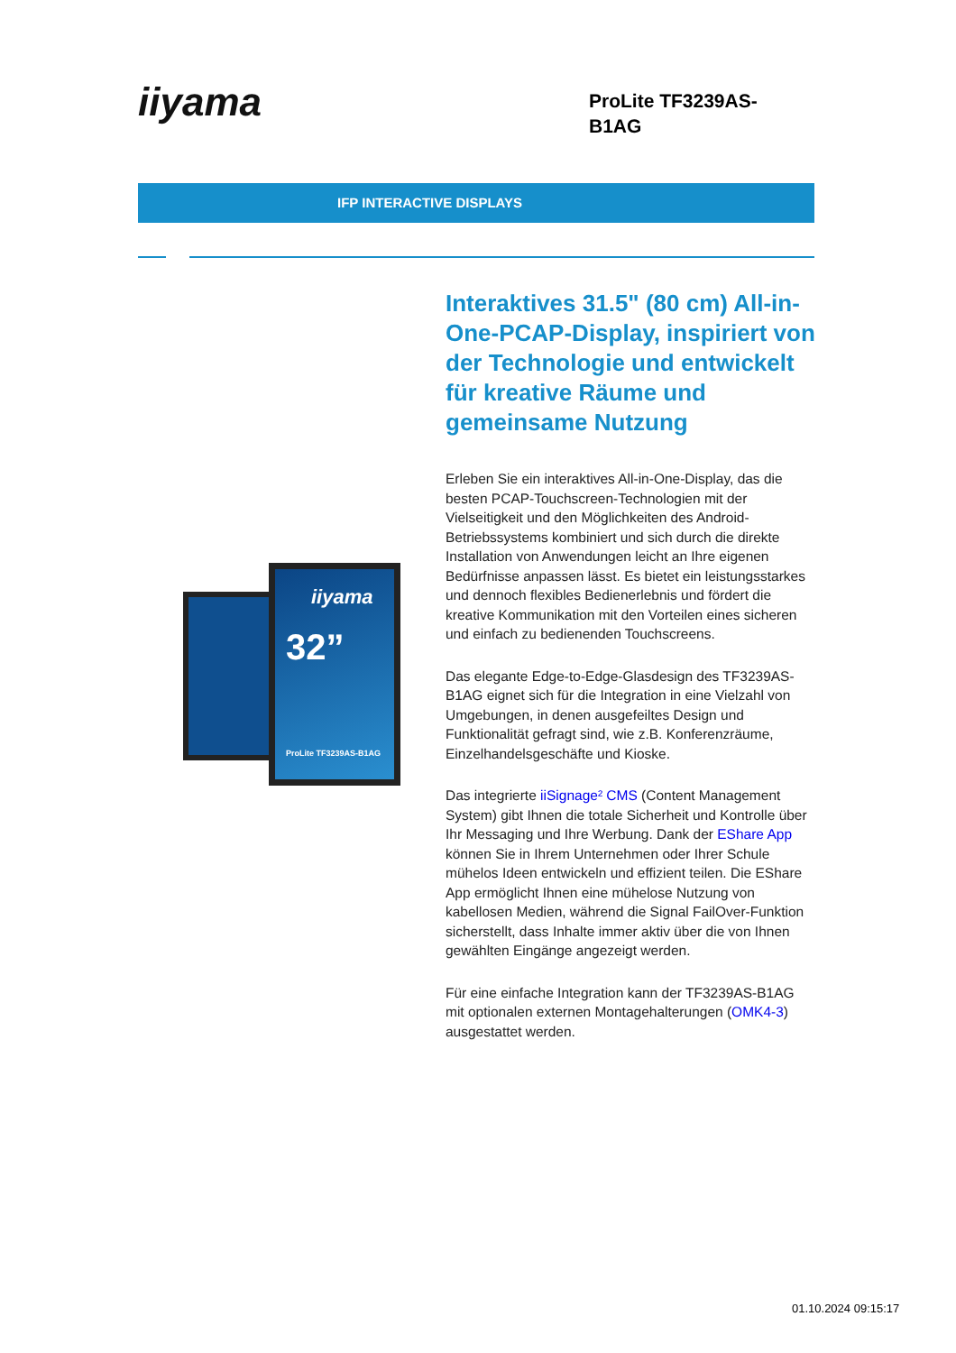iiyama
ProLite TF3239AS-B1AG
IFP INTERACTIVE DISPLAYS
iiyama
32”
ProLite TF3239AS-B1AG
Interaktives 31.5" (80 cm) All-in-One-PCAP-Display, inspiriert von der Technologie und entwickelt für kreative Räume und gemeinsame Nutzung
Erleben Sie ein interaktives All-in-One-Display, das die besten PCAP-Touchscreen-Technologien mit der Vielseitigkeit und den Möglichkeiten des Android-Betriebssystems kombiniert und sich durch die direkte Installation von Anwendungen leicht an Ihre eigenen Bedürfnisse anpassen lässt. Es bietet ein leistungsstarkes und dennoch flexibles Bedienerlebnis und fördert die kreative Kommunikation mit den Vorteilen eines sicheren und einfach zu bedienenden Touchscreens.
Das elegante Edge-to-Edge-Glasdesign des TF3239AS-B1AG eignet sich für die Integration in eine Vielzahl von Umgebungen, in denen ausgefeiltes Design und Funktionalität gefragt sind, wie z.B. Konferenzräume, Einzelhandelsgeschäfte und Kioske.
Das integrierte iiSignage² CMS (Content Management System) gibt Ihnen die totale Sicherheit und Kontrolle über Ihr Messaging und Ihre Werbung. Dank der EShare App können Sie in Ihrem Unternehmen oder Ihrer Schule mühelos Ideen entwickeln und effizient teilen. Die EShare App ermöglicht Ihnen eine mühelose Nutzung von kabellosen Medien, während die Signal FailOver-Funktion sicherstellt, dass Inhalte immer aktiv über die von Ihnen gewählten Eingänge angezeigt werden.
Für eine einfache Integration kann der TF3239AS-B1AG mit optionalen externen Montagehalterungen (OMK4-3) ausgestattet werden.
01.10.2024 09:15:17